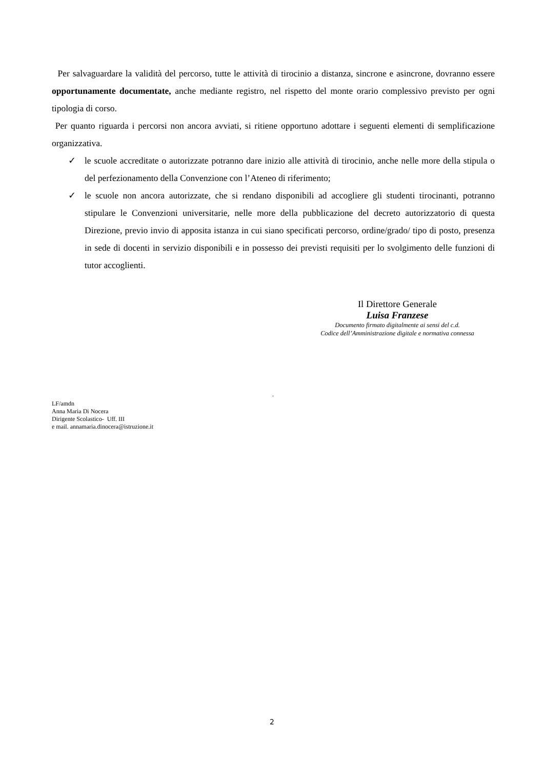Per salvaguardare la validità del percorso, tutte le attività di tirocinio a distanza, sincrone e asincrone, dovranno essere opportunamente documentate, anche mediante registro, nel rispetto del monte orario complessivo previsto per ogni tipologia di corso.
Per quanto riguarda i percorsi non ancora avviati, si ritiene opportuno adottare i seguenti elementi di semplificazione organizzativa.
✓ le scuole accreditate o autorizzate potranno dare inizio alle attività di tirocinio, anche nelle more della stipula o del perfezionamento della Convenzione con l’Ateneo di riferimento;
✓ le scuole non ancora autorizzate, che si rendano disponibili ad accogliere gli studenti tirocinanti, potranno stipulare le Convenzioni universitarie, nelle more della pubblicazione del decreto autorizzatorio di questa Direzione, previo invio di apposita istanza in cui siano specificati percorso, ordine/grado/ tipo di posto, presenza in sede di docenti in servizio disponibili e in possesso dei previsti requisiti per lo svolgimento delle funzioni di tutor accoglienti.
Il Direttore Generale
Luisa Franzese
Documento firmato digitalmente ai sensi del c.d.
Codice dell’Amministrazione digitale e normativa connessa
.
LF/amdn
Anna Maria Di Nocera
Dirigente Scolastico- Uff. III
e mail. annamaria.dinocera@istruzione.it
2